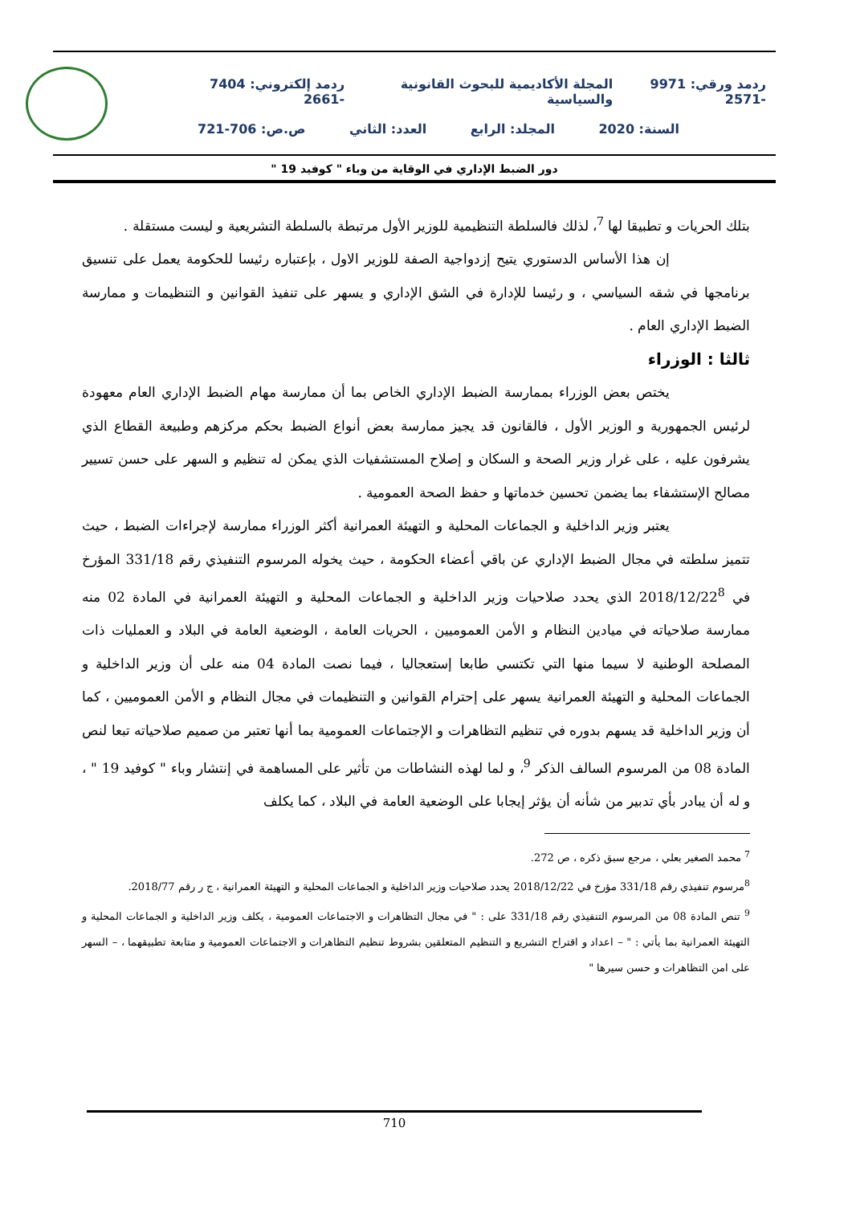ردمد ورقي: 9971 -2571 المجلة الأكاديمية للبحوث القانونية والسياسية ردمد إلكتروني: 7404 -2661
السنة: 2020 المجلد: الرابع العدد: الثاني ص.ص: 706-721
دور الضبط الإداري في الوقاية من وباء " كوفيد 19 "
بتلك الحريات و تطبيقا لها <sup>7</sup>، لذلك فالسلطة التنظيمية للوزير الأول مرتبطة بالسلطة التشريعية و ليست مستقلة .
إن هذا الأساس الدستوري يتيح إزدواجية الصفة للوزير الاول ، بإعتباره رئيسا للحكومة يعمل على تنسيق برنامجها في شقه السياسي ، و رئيسا للإدارة في الشق الإداري و يسهر على تنفيذ القوانين و التنظيمات و ممارسة الضبط الإداري العام .
ثالثا : الوزراء
يختص بعض الوزراء بممارسة الضبط الإداري الخاص بما أن ممارسة مهام الضبط الإداري العام معهودة لرئيس الجمهورية و الوزير الأول ، فالقانون قد يجيز ممارسة بعض أنواع الضبط بحكم مركزهم وطبيعة القطاع الذي يشرفون عليه ، على غرار وزير الصحة و السكان و إصلاح المستشفيات الذي يمكن له تنظيم و السهر على حسن تسيير مصالح الإستشفاء بما يضمن تحسين خدماتها و حفظ الصحة العمومية .
يعتبر وزير الداخلية و الجماعات المحلية و التهيئة العمرانية أكثر الوزراء ممارسة لإجراءات الضبط ، حيث تتميز سلطته في مجال الضبط الإداري عن باقي أعضاء الحكومة ، حيث يخوله المرسوم التنفيذي رقم 331/18 المؤرخ في 2018/12/22<sup>8</sup> الذي يحدد صلاحيات وزير الداخلية و الجماعات المحلية و التهيئة العمرانية في المادة 02 منه ممارسة صلاحياته في ميادين النظام و الأمن العموميين ، الحريات العامة ، الوضعية العامة في البلاد و العمليات ذات المصلحة الوطنية لا سيما منها التي تكتسي طابعا إستعجاليا ، فيما نصت المادة 04 منه على أن وزير الداخلية و الجماعات المحلية و التهيئة العمرانية يسهر على إحترام القوانين و التنظيمات في مجال النظام و الأمن العموميين ، كما أن وزير الداخلية قد يسهم بدوره في تنظيم التظاهرات و الإجتماعات العمومية بما أنها تعتبر من صميم صلاحياته تبعا لنص المادة 08 من المرسوم السالف الذكر <sup>9</sup>، و لما لهذه النشاطات من تأثير على المساهمة في إنتشار وباء " كوفيد 19 " ، و له أن يبادر بأي تدبير من شأنه أن يؤثر إيجابا على الوضعية العامة في البلاد ، كما يكلف
<sup>7</sup> محمد الصغير بعلي ، مرجع سبق ذكره ، ص 272.
<sup>8</sup> مرسوم تنفيذي رقم 331/18 مؤرخ في 2018/12/22 يحدد صلاحيات وزير الداخلية و الجماعات المحلية و التهيئة العمرانية ، ج ر رقم 2018/77.
<sup>9</sup> تنص المادة 08 من المرسوم التنفيذي رقم 331/18 على : " في مجال التظاهرات و الاجتماعات العمومية ، يكلف وزير الداخلية و الجماعات المحلية و التهيئة العمرانية بما يأتي : " – اعداد و اقتراح التشريع و التنظيم المتعلقين بشروط تنظيم التظاهرات و الاجتماعات العمومية و متابعة تطبيقهما ، – السهر على امن التظاهرات و حسن سيرها "
710